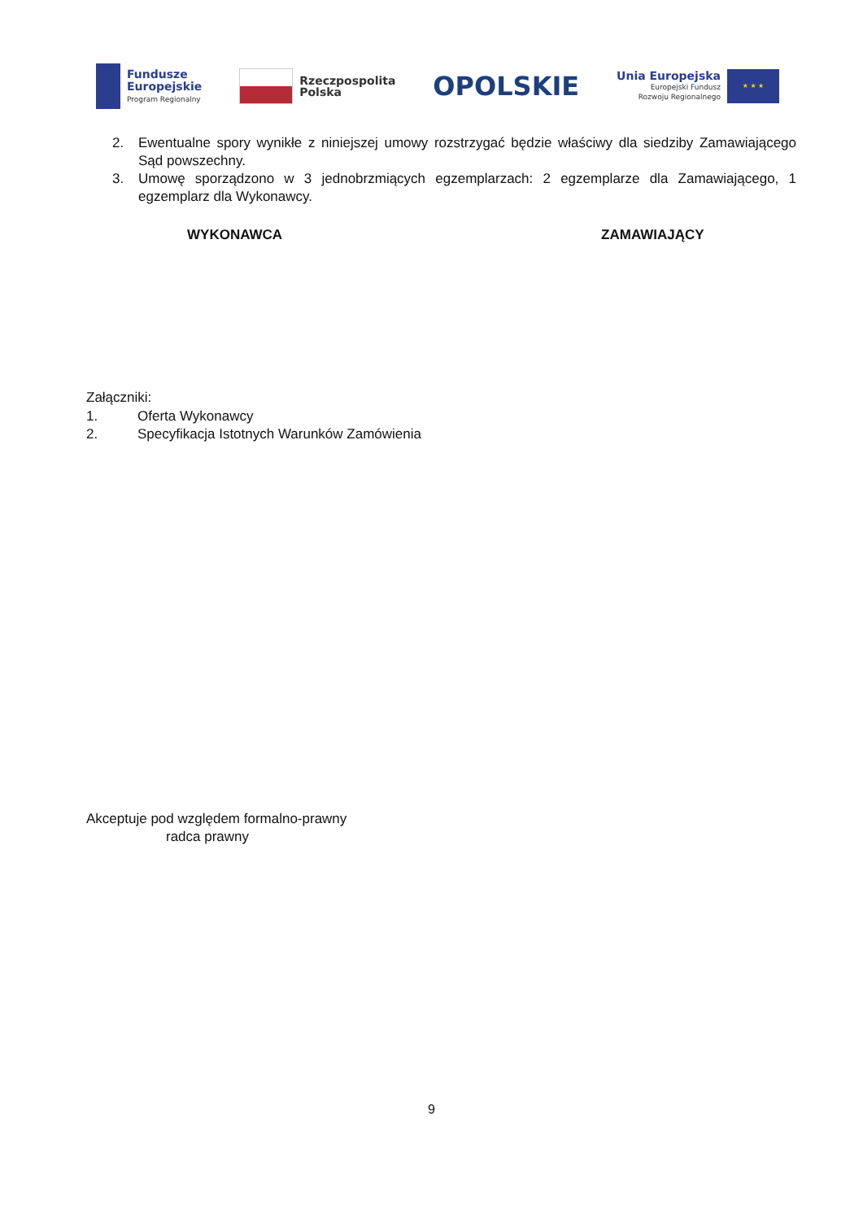Fundusze
Europejskie
Program Regionalny
Rzeczpospolita
Polska
OPOLSKIE
Unia Europejska
Europejski Fundusz
Rozwoju Regionalnego
★ ★ ★
2. Ewentualne spory wynikłe z niniejszej umowy rozstrzygać będzie właściwy dla siedziby Zamawiającego Sąd powszechny.
3. Umowę sporządzono w 3 jednobrzmiących egzemplarzach: 2 egzemplarze dla Zamawiającego, 1 egzemplarz dla Wykonawcy.
WYKONAWCA ZAMAWIAJĄCY
Załączniki:
1. Oferta Wykonawcy
2. Specyfikacja Istotnych Warunków Zamówienia
Akceptuje pod względem formalno-prawny
radca prawny
9